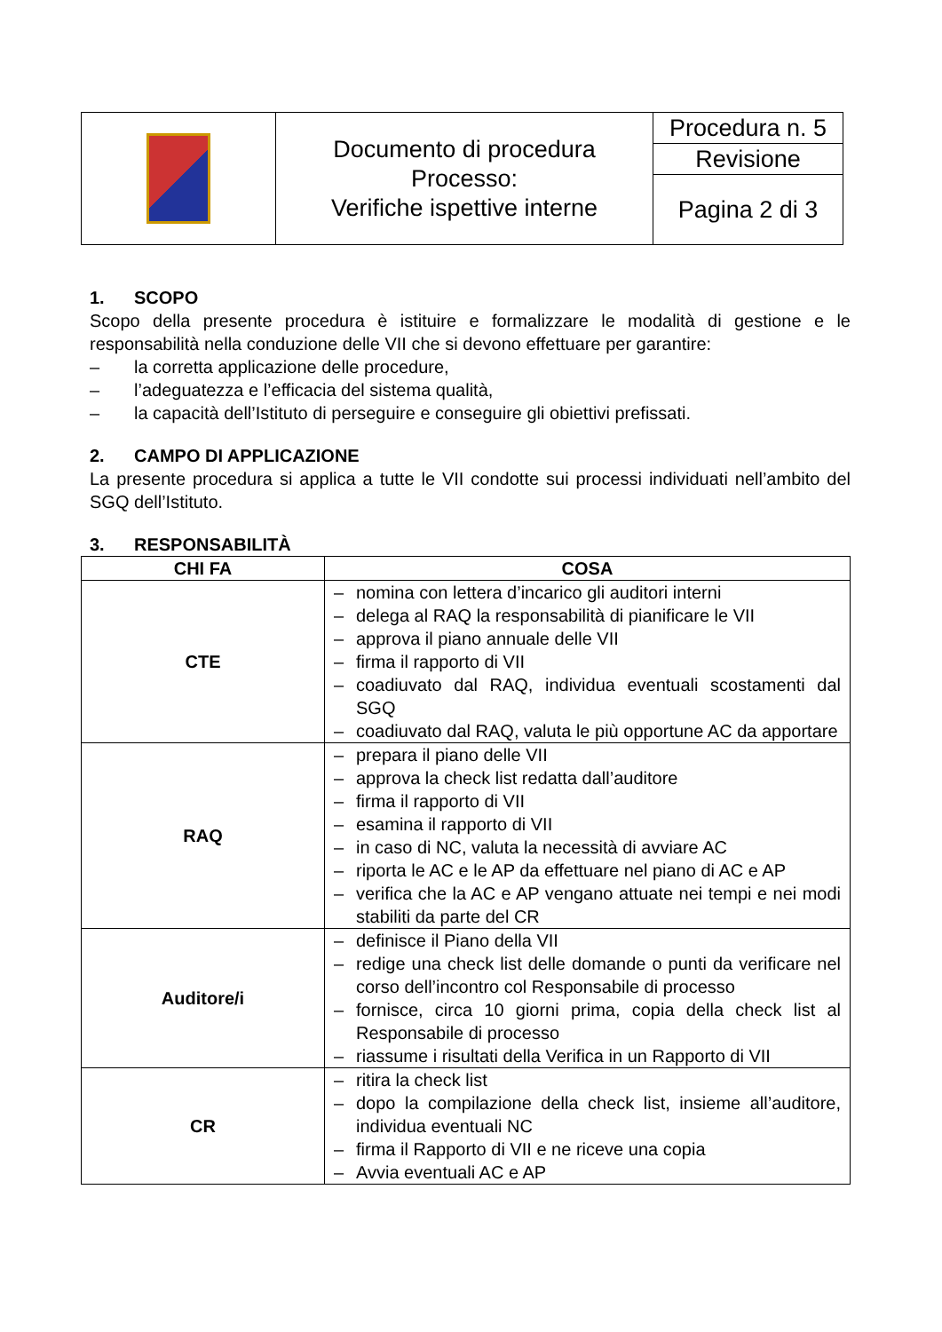| | Documento di procedura Processo: Verifiche ispettive interne | Procedura n. 5 |
| | | Revisione |
| | | Pagina 2 di 3 |
1. SCOPO
Scopo della presente procedura è istituire e formalizzare le modalità di gestione e le responsabilità nella conduzione delle VII che si devono effettuare per garantire:
– la corretta applicazione delle procedure,
– l’adeguatezza e l’efficacia del sistema qualità,
– la capacità dell’Istituto di perseguire e conseguire gli obiettivi prefissati.
2. CAMPO DI APPLICAZIONE
La presente procedura si applica a tutte le VII condotte sui processi individuati nell’ambito del SGQ dell’Istituto.
3. RESPONSABILITÀ
| CHI FA | COSA |
| --- | --- |
| CTE | – nomina con lettera d’incarico gli auditori interni – delega al RAQ la responsabilità di pianificare le VII – approva il piano annuale delle VII – firma il rapporto di VII – coadiuvato dal RAQ, individua eventuali scostamenti dal SGQ – coadiuvato dal RAQ, valuta le più opportune AC da apportare |
| RAQ | – prepara il piano delle VII – approva la check list redatta dall’auditore – firma il rapporto di VII – esamina il rapporto di VII – in caso di NC, valuta la necessità di avviare AC – riporta le AC e le AP da effettuare nel piano di AC e AP – verifica che la AC e AP vengano attuate nei tempi e nei modi stabiliti da parte del CR |
| Auditore/i | – definisce il Piano della VII – redige una check list delle domande o punti da verificare nel corso dell’incontro col Responsabile di processo – fornisce, circa 10 giorni prima, copia della check list al Responsabile di processo – riassume i risultati della Verifica in un Rapporto di VII |
| CR | – ritira la check list – dopo la compilazione della check list, insieme all’auditore, individua eventuali NC – firma il Rapporto di VII e ne riceve una copia – Avvia eventuali AC e AP |